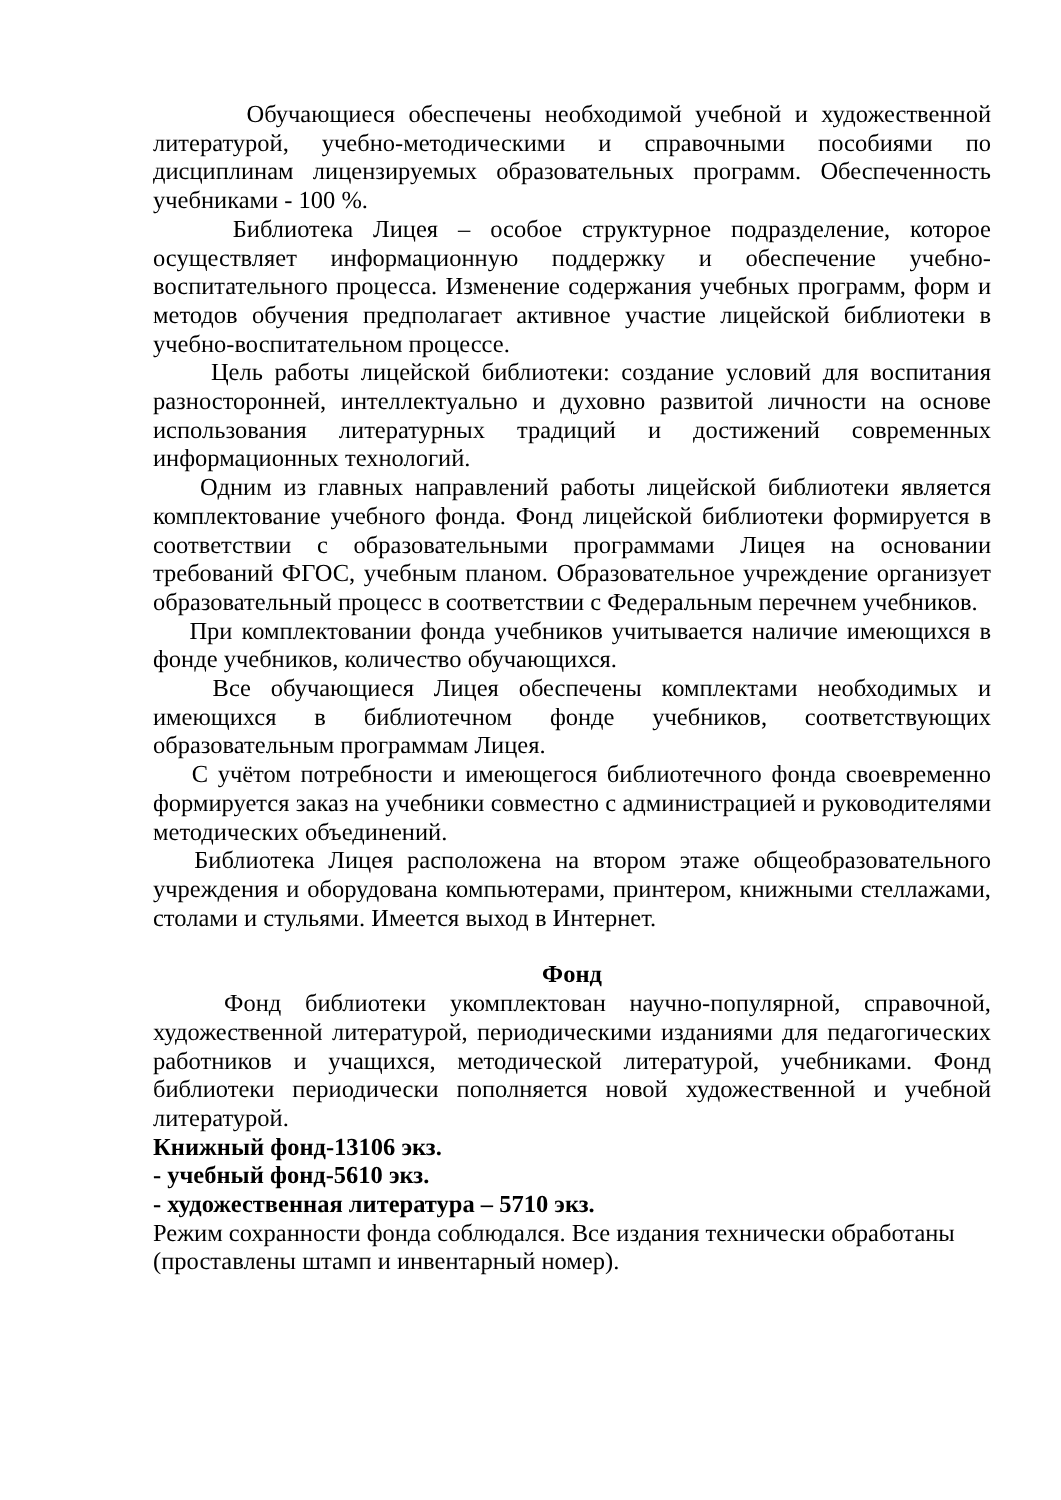Обучающиеся обеспечены необходимой учебной и художественной литературой, учебно-методическими и справочными пособиями по дисциплинам лицензируемых образовательных программ. Обеспеченность учебниками - 100 %.
Библиотека Лицея – особое структурное подразделение, которое осуществляет информационную поддержку и обеспечение учебно-воспитательного процесса. Изменение содержания учебных программ, форм и методов обучения предполагает активное участие лицейской библиотеки в учебно-воспитательном процессе.
Цель работы лицейской библиотеки: создание условий для воспитания разносторонней, интеллектуально и духовно развитой личности на основе использования литературных традиций и достижений современных информационных технологий.
Одним из главных направлений работы лицейской библиотеки является комплектование учебного фонда. Фонд лицейской библиотеки формируется в соответствии с образовательными программами Лицея на основании требований ФГОС, учебным планом. Образовательное учреждение организует образовательный процесс в соответствии с Федеральным перечнем учебников.
При комплектовании фонда учебников учитывается наличие имеющихся в фонде учебников, количество обучающихся.
Все обучающиеся Лицея обеспечены комплектами необходимых и имеющихся в библиотечном фонде учебников, соответствующих образовательным программам Лицея.
С учётом потребности и имеющегося библиотечного фонда своевременно формируется заказ на учебники совместно с администрацией и руководителями методических объединений.
Библиотека Лицея расположена на втором этаже общеобразовательного учреждения и оборудована компьютерами, принтером, книжными стеллажами, столами и стульями. Имеется выход в Интернет.
Фонд
Фонд библиотеки укомплектован научно-популярной, справочной, художественной литературой, периодическими изданиями для педагогических работников и учащихся, методической литературой, учебниками. Фонд библиотеки периодически пополняется новой художественной и учебной литературой.
Книжный фонд-13106 экз.
- учебный фонд-5610 экз.
- художественная литература – 5710 экз.
Режим сохранности фонда соблюдался. Все издания технически обработаны (проставлены штамп и инвентарный номер).